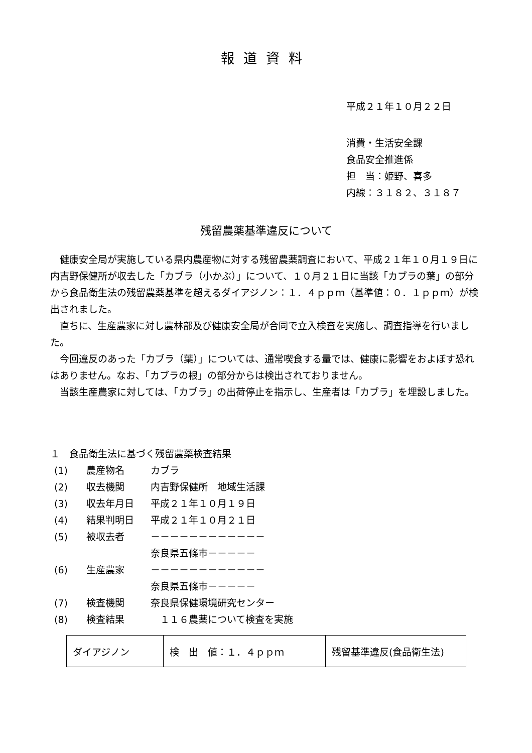報道資料
平成２１年１０月２２日
消費・生活安全課
食品安全推進係
担　当：姫野、喜多
内線：３１８２、３１８７
残留農薬基準違反について
健康安全局が実施している県内農産物に対する残留農薬調査において、平成２１年１０月１９日に内吉野保健所が収去した「カブラ（小かぶ）」について、１０月２１日に当該「カブラの葉」の部分から食品衛生法の残留農薬基準を超えるダイアジノン：１．４ｐｐｍ（基準値：０．１ｐｐｍ）が検出されました。
直ちに、生産農家に対し農林部及び健康安全局が合同で立入検査を実施し、調査指導を行いました。
今回違反のあった「カブラ（葉）」については、通常喫食する量では、健康に影響をおよぼす恐れはありません。なお、「カブラの根」の部分からは検出されておりません。
当該生産農家に対しては、「カブラ」の出荷停止を指示し、生産者は「カブラ」を埋設しました。
１　食品衛生法に基づく残留農薬検査結果
(1) 農産物名 カブラ
(2) 収去機関 内吉野保健所　地域生活課
(3) 収去年月日 平成２１年１０月１９日
(4) 結果判明日 平成２１年１０月２１日
(5) 被収去者 －－－－－－－－－－－－
奈良県五條市－－－－－
(6) 生産農家 －－－－－－－－－－－－
奈良県五條市－－－－－
(7) 検査機関 奈良県保健環境研究センター
(8) 検査結果　１１６農薬について検査を実施
| ダイアジノン | 検 出 値：１．４ｐｐｍ | 残留基準違反(食品衛生法) |